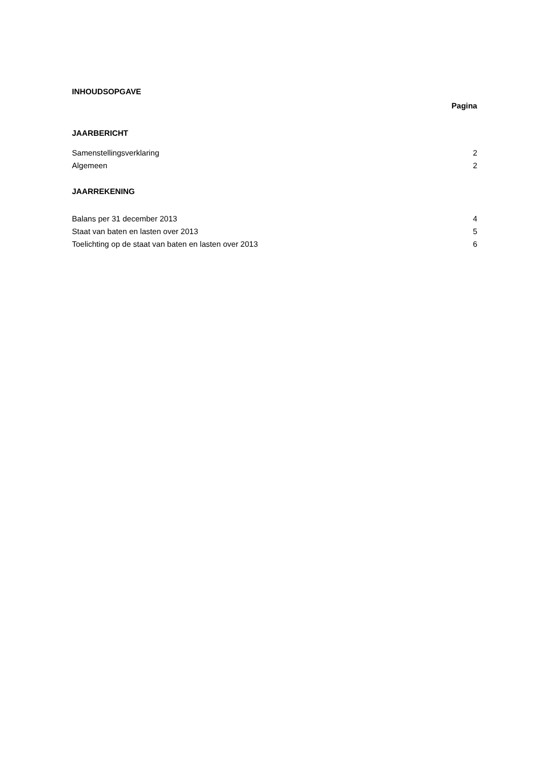INHOUDSOPGAVE
Pagina
JAARBERICHT
Samenstellingsverklaring 2
Algemeen 2
JAARREKENING
Balans per 31 december 2013 4
Staat van baten en lasten over 2013 5
Toelichting op de staat van baten en lasten over 2013 6